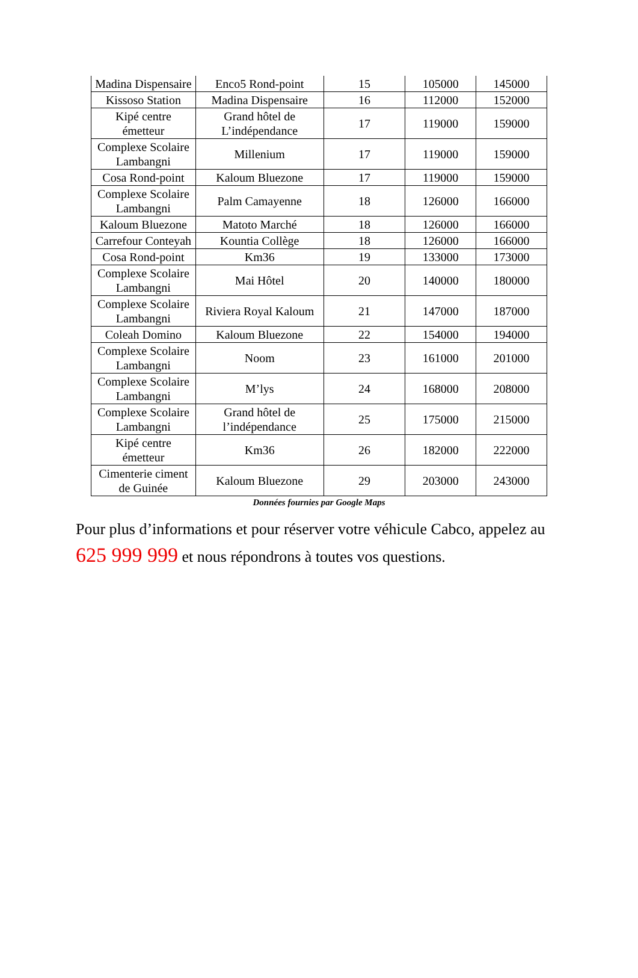| Madina Dispensaire | Enco5 Rond-point | 15 | 105000 | 145000 |
| Kissoso Station | Madina Dispensaire | 16 | 112000 | 152000 |
| Kipé centre émetteur | Grand hôtel de L’indépendance | 17 | 119000 | 159000 |
| Complexe Scolaire Lambangni | Millenium | 17 | 119000 | 159000 |
| Cosa Rond-point | Kaloum Bluezone | 17 | 119000 | 159000 |
| Complexe Scolaire Lambangni | Palm Camayenne | 18 | 126000 | 166000 |
| Kaloum Bluezone | Matoto Marché | 18 | 126000 | 166000 |
| Carrefour Conteyah | Kountia Collège | 18 | 126000 | 166000 |
| Cosa Rond-point | Km36 | 19 | 133000 | 173000 |
| Complexe Scolaire Lambangni | Mai Hôtel | 20 | 140000 | 180000 |
| Complexe Scolaire Lambangni | Riviera Royal Kaloum | 21 | 147000 | 187000 |
| Coleah Domino | Kaloum Bluezone | 22 | 154000 | 194000 |
| Complexe Scolaire Lambangni | Noom | 23 | 161000 | 201000 |
| Complexe Scolaire Lambangni | M’lys | 24 | 168000 | 208000 |
| Complexe Scolaire Lambangni | Grand hôtel de l’indépendance | 25 | 175000 | 215000 |
| Kipé centre émetteur | Km36 | 26 | 182000 | 222000 |
| Cimenterie ciment de Guinée | Kaloum Bluezone | 29 | 203000 | 243000 |
Données fournies par Google Maps
Pour plus d’informations et pour réserver votre véhicule Cabco, appelez au 625 999 999 et nous répondrons à toutes vos questions.